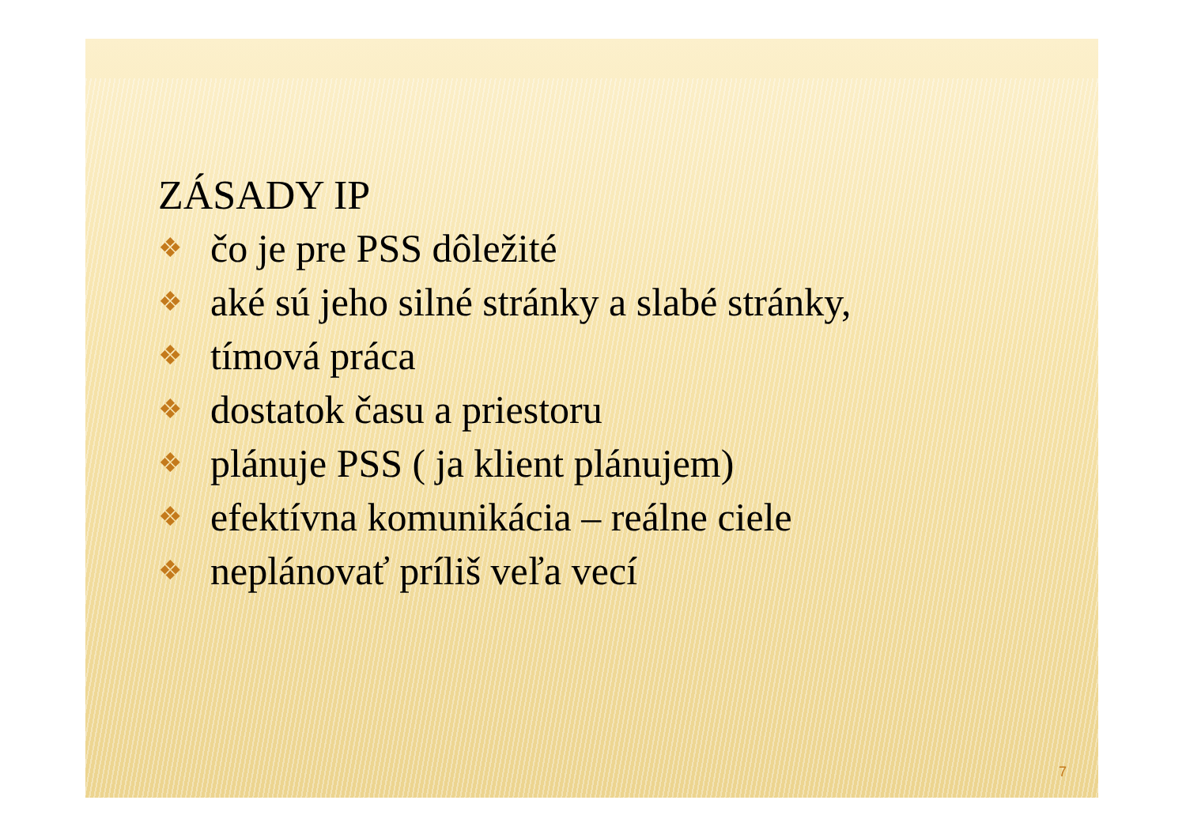ZÁSADY IP
❖ čo je pre PSS dôležité
❖ aké sú jeho silné stránky a slabé stránky,
❖ tímová práca
❖ dostatok času a priestoru
❖ plánuje PSS ( ja klient plánujem)
❖ efektívna komunikácia – reálne ciele
❖ neplánovať príliš veľa vecí
7